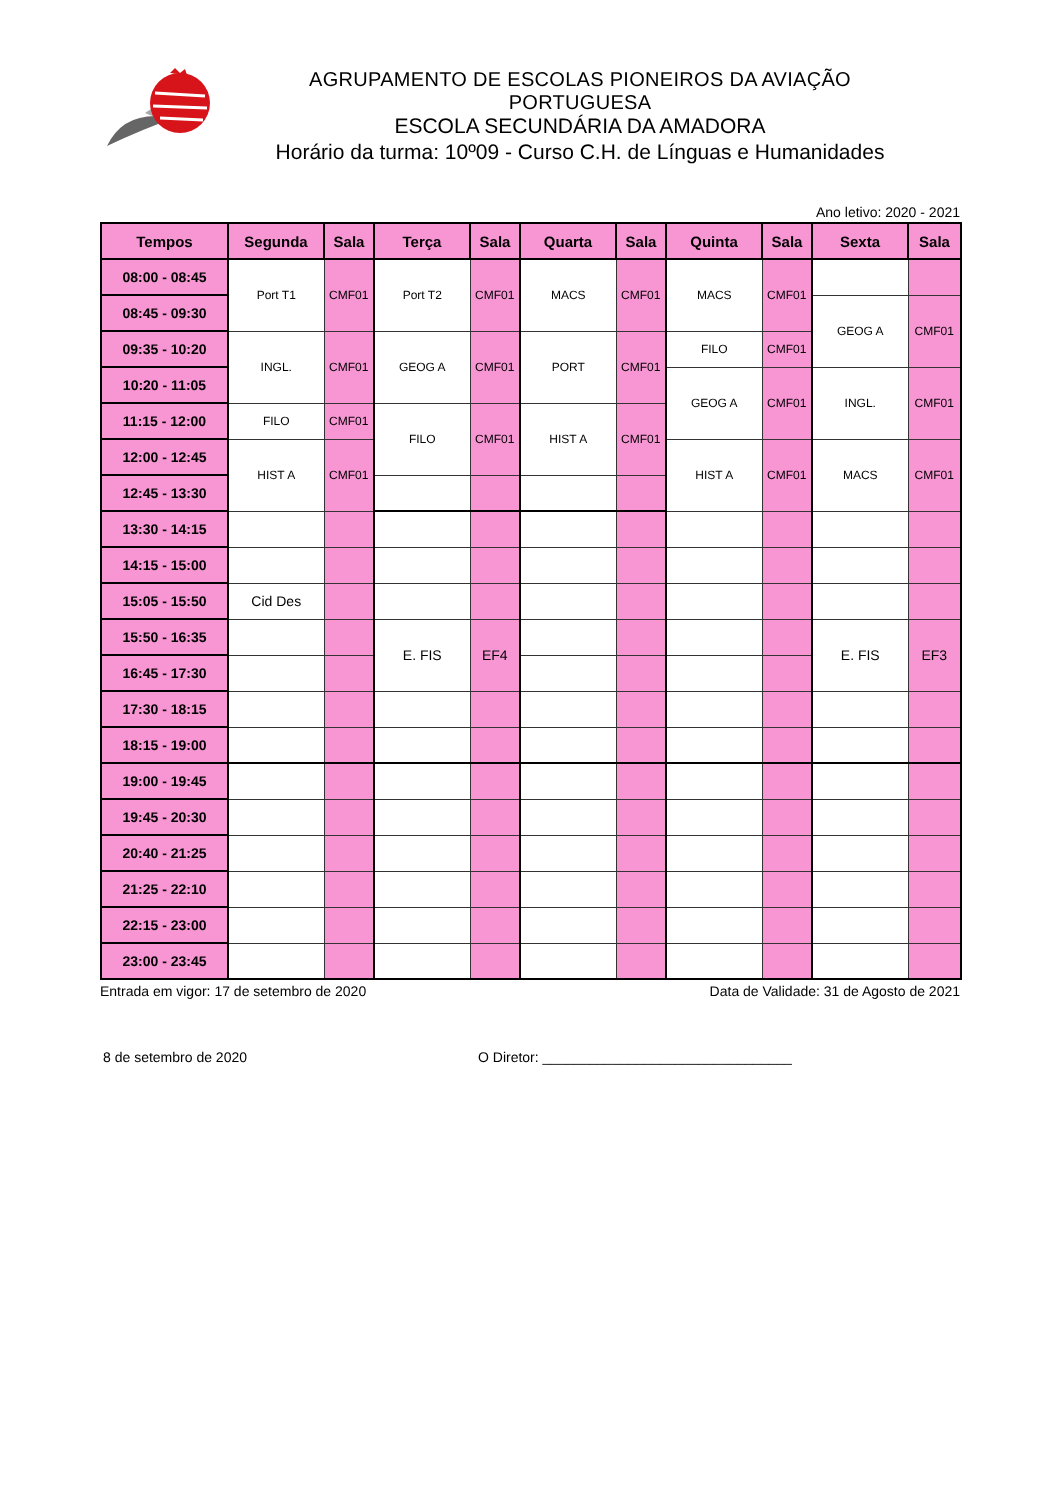AGRUPAMENTO DE ESCOLAS PIONEIROS DA AVIAÇÃO PORTUGUESA
ESCOLA SECUNDÁRIA DA AMADORA
Horário da turma: 10º09 - Curso C.H. de Línguas e Humanidades
Ano letivo: 2020 - 2021
| Tempos | Segunda | Sala | Terça | Sala | Quarta | Sala | Quinta | Sala | Sexta | Sala |
| --- | --- | --- | --- | --- | --- | --- | --- | --- | --- | --- |
| 08:00 - 08:45 | Port T1 | CMF01 | Port T2 | CMF01 | MACS | CMF01 | MACS | CMF01 | | |
| 08:45 - 09:30 | | | | | | | | | GEOG A | CMF01 |
| 09:35 - 10:20 | INGL. | CMF01 | GEOG A | CMF01 | PORT | CMF01 | FILO | CMF01 | | |
| 10:20 - 11:05 | | | | | | | GEOG A | CMF01 | INGL. | CMF01 |
| 11:15 - 12:00 | FILO | CMF01 | FILO | CMF01 | HIST A | CMF01 | | | | |
| 12:00 - 12:45 | HIST A | CMF01 | | | | | HIST A | CMF01 | MACS | CMF01 |
| 12:45 - 13:30 | | | | | | | | | | |
| 13:30 - 14:15 | | | | | | | | | | |
| 14:15 - 15:00 | | | | | | | | | | |
| 15:05 - 15:50 | Cid Des | | | | | | | | | |
| 15:50 - 16:35 | | | E. FIS | EF4 | | | | | E. FIS | EF3 |
| 16:45 - 17:30 | | | | | | | | | | |
| 17:30 - 18:15 | | | | | | | | | | |
| 18:15 - 19:00 | | | | | | | | | | |
| 19:00 - 19:45 | | | | | | | | | | |
| 19:45 - 20:30 | | | | | | | | | | |
| 20:40 - 21:25 | | | | | | | | | | |
| 21:25 - 22:10 | | | | | | | | | | |
| 22:15 - 23:00 | | | | | | | | | | |
| 23:00 - 23:45 | | | | | | | | | | |
Entrada em vigor: 17 de setembro de 2020 Data de Validade: 31 de Agosto de 2021
8 de setembro de 2020 O Diretor: ________________________________